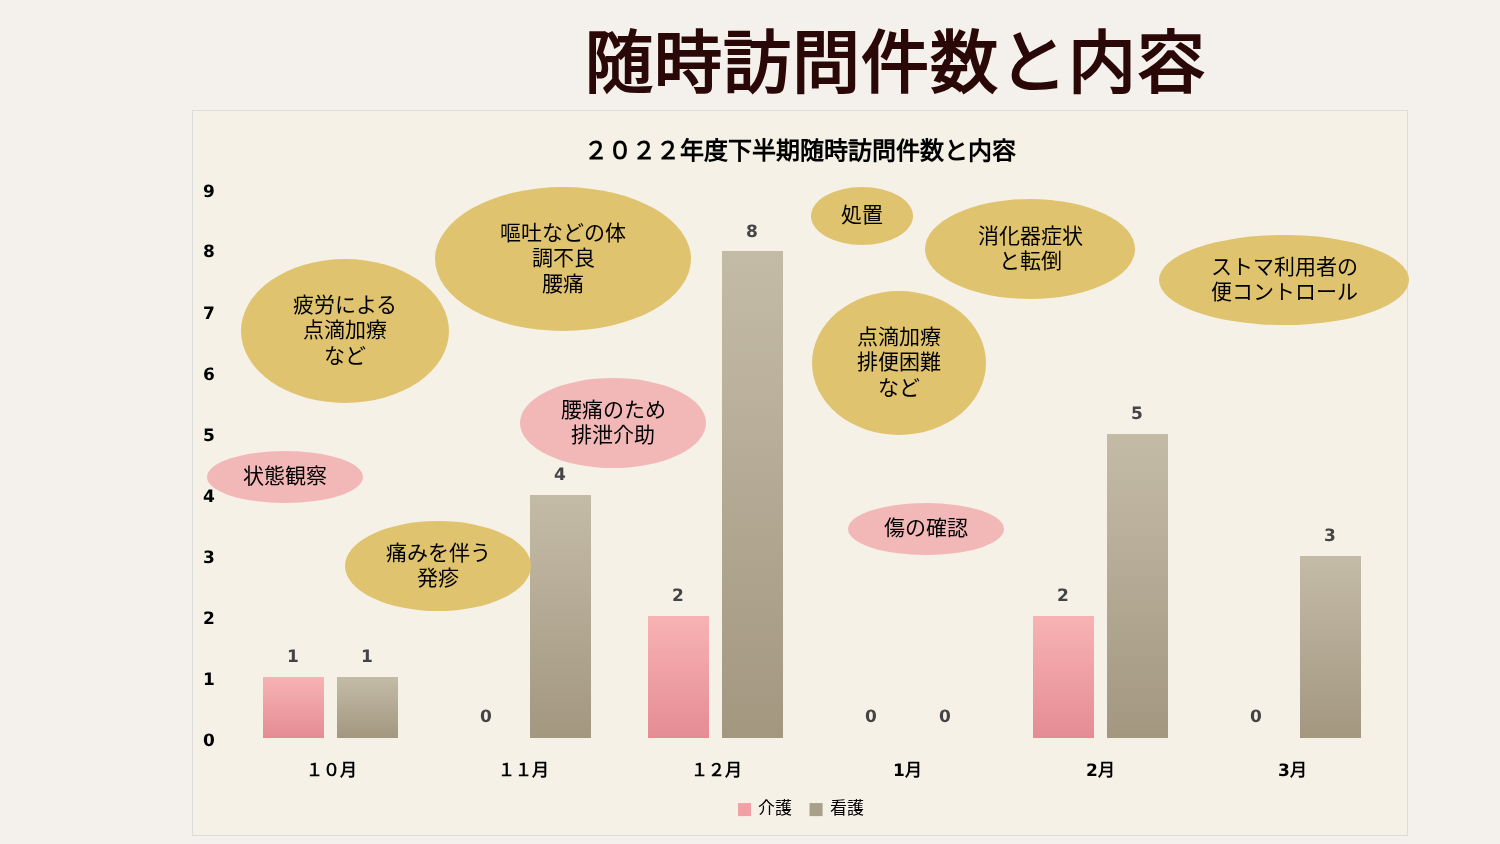随時訪問件数と内容
２０２２年度下半期随時訪問件数と内容
9
8
7
6
5
4
3
2
1
0
1 1
0
4
2
8
0 0
2
5
0
3
状態観察
疲労による
点滴加療
など
痛みを伴う
発疹
嘔吐などの体
調不良
腰痛
腰痛のため
排泄介助
処置
点滴加療
排便困難
など
傷の確認
消化器症状
と転倒
ストマ利用者の
便コントロール
１０月 １１月 １２月 1月 2月 3月
■ 介護 ■ 看護